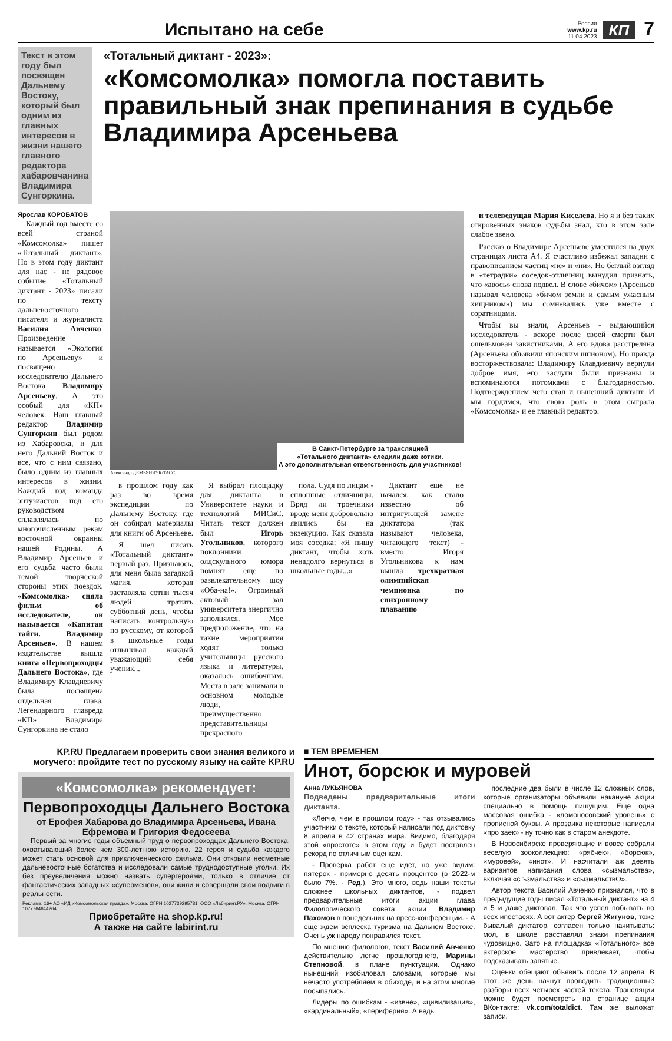Испытано на себе
Россия
www.kp.ru
11.04.2023
КП 7
Текст в этом году был посвящен Дальнему Востоку, который был одним из главных интересов в жизни нашего главного редактора хабаровчанина Владимира Сунгоркина.
«Тотальный диктант - 2023»:
«Комсомолка» помогла поставить правильный знак препинания в судьбе Владимира Арсеньева
Ярослав КОРОБАТОВ
Каждый год вместе со всей страной «Комсомолка» пишет «Тотальный диктант». Но в этом году диктант для нас - не рядовое событие. «Тотальный диктант - 2023» писали по тексту дальневосточного писателя и журналиста Василия Авченко. Произведение называется «Экология по Арсеньеву» и посвящено исследователю Дальнего Востока Владимиру Арсеньеву. А это особый для «КП» человек. Наш главный редактор Владимир Сунгоркин был родом из Хабаровска, и для него Дальний Восток и все, что с ним связано, было одним из главных интересов в жизни. Каждый год команда энтузиастов под его руководством сплавлялась по многочисленным рекам восточной окраины нашей Родины. А Владимир Арсеньев и его судьба часто были темой творческой стороны этих поездок. «Комсомолка» сняла фильм об исследователе, он называется «Капитан тайги. Владимир Арсеньев». В нашем издательстве вышла книга «Первопроходцы Дальнего Востока», где Владимиру Клавдиевичу была посвящена отдельная глава. Легендарного главреда «КП» Владимира Сунгоркина не стало
В Санкт-Петербурге за трансляцией
«Тотального диктанта» следили даже котики.
А это дополнительная ответственность для участников!
Александр ДЕМЬЯНЧУК/ТАСС
в прошлом году как раз во время экспедиции по Дальнему Востоку, где он собирал материалы для книги об Арсеньеве.
Я шел писать «Тотальный диктант» первый раз. Признаюсь, для меня была загадкой магия, которая заставляла сотни тысяч людей тратить субботний день, чтобы написать контрольную по русскому, от которой в школьные годы отлынивал каждый уважающий себя ученик...
Я выбрал площадку для диктанта в Университете науки и технологий МИСиС. Читать текст должен был Игорь Угольников, которого поклонники олдскульного юмора помнят еще по развлекательному шоу «Оба-на!». Огромный актовый зал университета энергично заполнялся. Мое предположение, что на такие мероприятия ходят только учительницы русского языка и литературы, оказалось ошибочным. Места в зале занимали в основном молодые люди, преимущественно представительницы прекрасного
пола. Судя по лицам - сплошные отличницы. Вряд ли троечники вроде меня добровольно явились бы на экзекуцию. Как сказала моя соседка: «Я пишу диктант, чтобы хоть ненадолго вернуться в школьные годы...»
Диктант еще не начался, как стало известно об интригующей замене диктатора (так называют человека, читающего текст) - вместо Игоря Угольникова к нам вышла трехкратная олимпийская чемпионка по синхронному плаванию
и телеведущая Мария Киселева. Но я и без таких откровенных знаков судьбы знал, кто в этом зале слабое звено.
Рассказ о Владимире Арсеньеве уместился на двух страницах листа А4. Я счастливо избежал западни с правописанием частиц «не» и «ни». Но беглый взгляд в «тетрадки» соседок-отличниц вынудил признать, что «авось» снова подвел. В слове «бичом» (Арсеньев называл человека «бичом земли и самым ужасным хищником») мы сомневались уже вместе с соратницами.
Чтобы вы знали, Арсеньев - выдающийся исследователь - вскоре после своей смерти был ошельмован завистниками. А его вдова расстреляна (Арсеньева объявили японским шпионом). Но правда восторжествовала: Владимиру Клавдиевичу вернули доброе имя, его заслуги были признаны и вспоминаются потомками с благодарностью. Подтверждением чего стал и нынешний диктант. И мы гордимся, что свою роль в этом сыграла «Комсомолка» и ее главный редактор.
KP.RU Предлагаем проверить свои знания великого и могучего: пройдите тест по русскому языку на сайте KP.RU
«Комсомолка» рекомендует:
Первопроходцы Дальнего Востока
от Ерофея Хабарова до Владимира Арсеньева, Ивана Ефремова и Григория Федосеева
Первый за многие годы объемный труд о первопроходцах Дальнего Востока, охватывающий более чем 300-летнюю историю. 22 героя и судьба каждого может стать основой для приключенческого фильма. Они открыли несметные дальневосточные богатства и исследовали самые труднодоступные уголки. Их без преувеличения можно назвать супергероями, только в отличие от фантастических западных «суперменов», они жили и совершали свои подвиги в реальности.
Реклама, 16+ АО «ИД «Комсомольская правда», Москва, ОГРН 1027739295781, ООО «Лабиринт.РУ», Москва, ОГРН 1077764644264
Приобретайте на shop.kp.ru!
А также на сайте labirint.ru
■ ТЕМ ВРЕМЕНЕМ
Инот, борсюк и муровей
Анна ЛУКЬЯНОВА
Подведены предварительные итоги диктанта.
«Легче, чем в прошлом году» - так отзывались участники о тексте, который написали под диктовку 8 апреля в 42 странах мира. Видимо, благодаря этой «простоте» в этом году и будет поставлен рекорд по отличным оценкам.
- Проверка работ еще идет, но уже видим: пятерок - примерно десять процентов (в 2022-м было 7%. - Ред.). Это много, ведь наши тексты сложнее школьных диктантов, - подвел предварительные итоги акции глава Филологического совета акции Владимир Пахомов в понедельник на пресс-конференции. - А еще ждем всплеска туризма на Дальнем Востоке. Очень уж народу понравился текст.
По мнению филологов, текст Василий Авченко действительно легче прошлогоднего, Марины Степновой, в плане пунктуации. Однако нынешний изобиловал словами, которые мы нечасто употребляем в обиходе, и на этом многие посыпались.
Лидеры по ошибкам - «извне», «цивилизация», «кардинальный», «периферия». А ведь
последние два были в числе 12 сложных слов, которые организаторы объявили накануне акции специально в помощь пишущим. Еще одна массовая ошибка - «ломоносовский уровень» с прописной буквы. А прозаика некоторые написали «про заек» - ну точно как в старом анекдоте.
В Новосибирске проверяющие и вовсе собрали веселую зооколлекцию: «рябчек», «борсюк», «муровей», «инот». И насчитали аж девять вариантов написания слова «сызмальства», включая «с ъзмальства» и «сызмальствО».
Автор текста Василий Авченко признался, что в предыдущие годы писал «Тотальный диктант» на 4 и 5 и даже диктовал. Так что успел побывать во всех ипостасях. А вот актер Сергей Жигунов, тоже бывалый диктатор, согласен только начитывать: мол, в школе расставлял знаки препинания чудовищно. Зато на площадках «Тотального» все актерское мастерство привлекает, чтобы подсказывать запятые.
Оценки обещают объявить после 12 апреля. В этот же день начнут проводить традиционные разборы всех четырех частей текста. Трансляции можно будет посмотреть на странице акции ВКонтакте: vk.com/totaldict. Там же выложат записи.